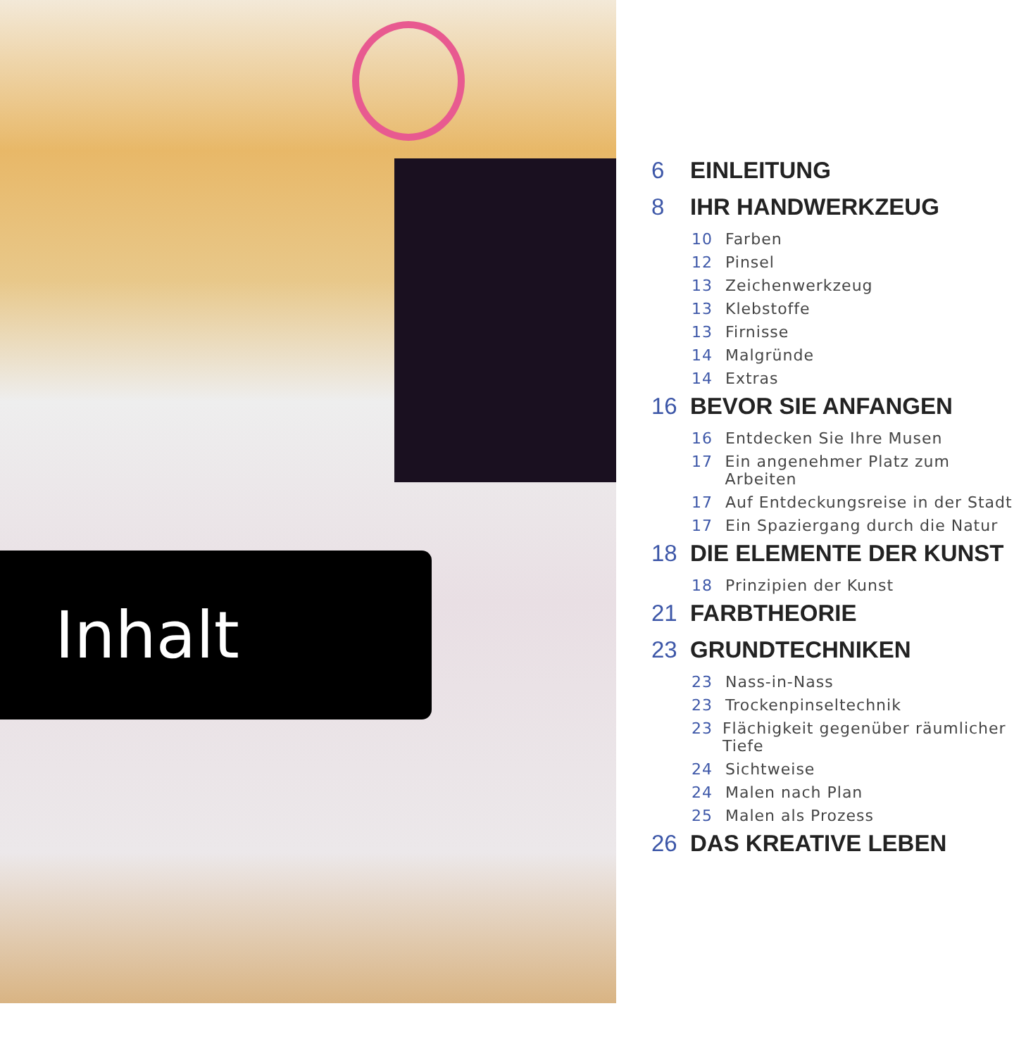Inhalt
6 EINLEITUNG
8 IHR HANDWERKZEUG
10 Farben
12 Pinsel
13 Zeichenwerkzeug
13 Klebstoffe
13 Firnisse
14 Malgründe
14 Extras
16 BEVOR SIE ANFANGEN
16 Entdecken Sie Ihre Musen
17 Ein angenehmer Platz zum Arbeiten
17 Auf Entdeckungsreise in der Stadt
17 Ein Spaziergang durch die Natur
18 DIE ELEMENTE DER KUNST
18 Prinzipien der Kunst
21 FARBTHEORIE
23 GRUNDTECHNIKEN
23 Nass-in-Nass
23 Trockenpinseltechnik
23 Flächigkeit gegenüber räumlicher Tiefe
24 Sichtweise
24 Malen nach Plan
25 Malen als Prozess
26 DAS KREATIVE LEBEN